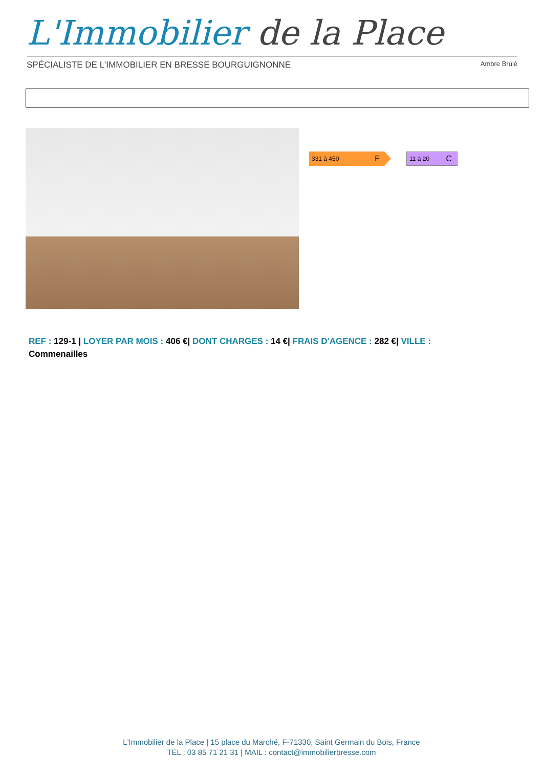L'Immobilier de la Place
SPÉCIALISTE DE L'IMMOBILIER EN BRESSE BOURGUIGNONNE Ambre Brulé
331 à 450 F
11 à 20 C
REF : 129-1 | LOYER PAR MOIS : 406 €| DONT CHARGES : 14 €| FRAIS D'AGENCE : 282 €| VILLE :
Commenailles
L'Immobilier de la Place | 15 place du Marché, F-71330, Saint Germain du Bois, France
TEL : 03 85 71 21 31 | MAIL : contact@immobilierbresse.com